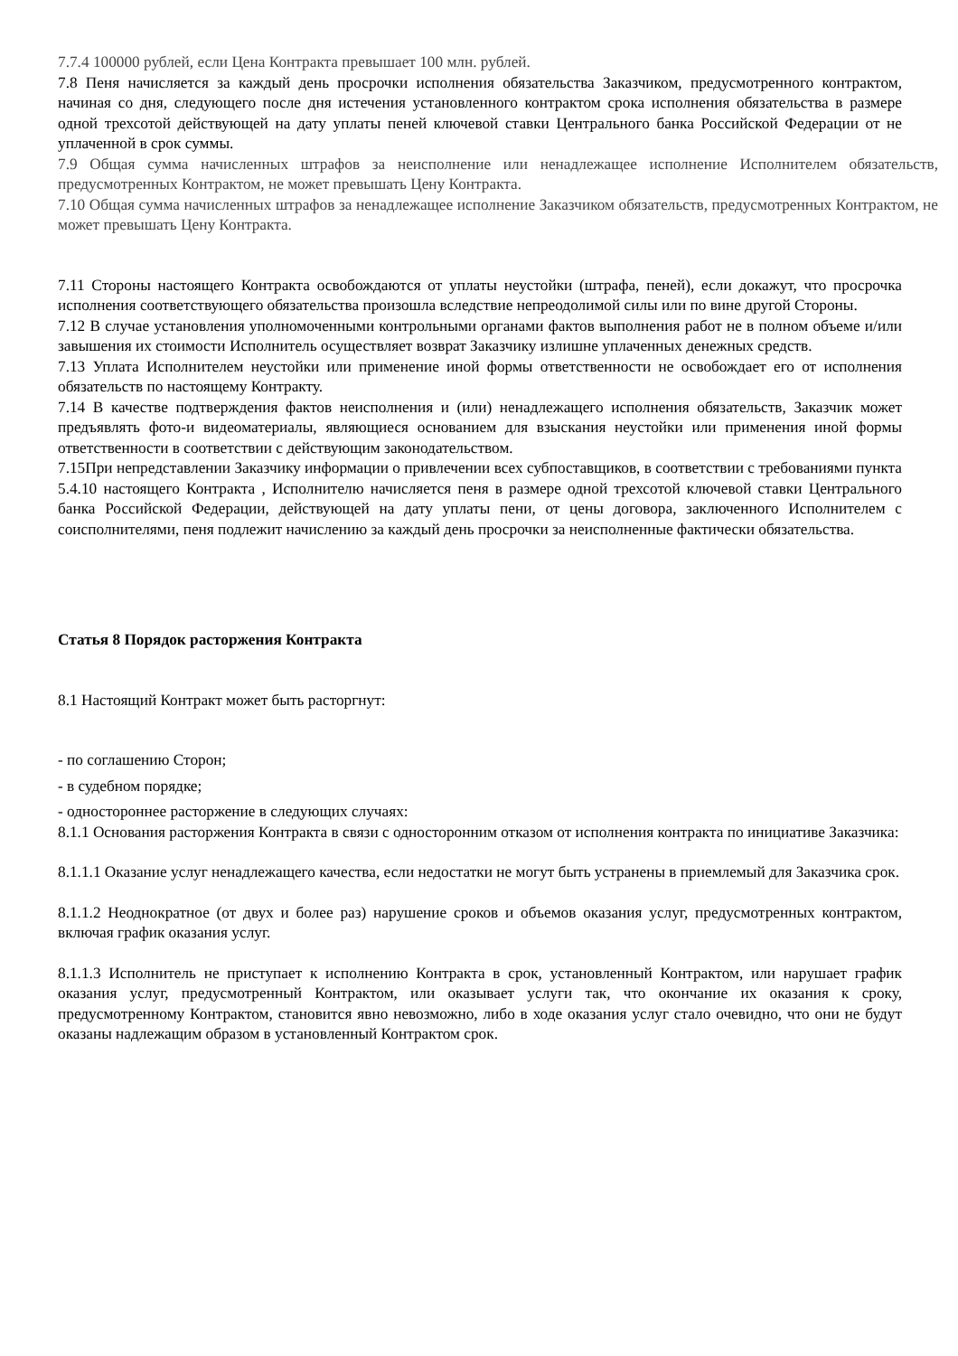7.7.4 100000 рублей, если Цена Контракта превышает 100 млн. рублей.
7.8 Пеня начисляется за каждый день просрочки исполнения обязательства Заказчиком, предусмотренного контрактом, начиная со дня, следующего после дня истечения установленного контрактом срока исполнения обязательства в размере одной трехсотой действующей на дату уплаты пеней ключевой ставки Центрального банка Российской Федерации от не уплаченной в срок суммы.
7.9 Общая сумма начисленных штрафов за неисполнение или ненадлежащее исполнение Исполнителем обязательств, предусмотренных Контрактом, не может превышать Цену Контракта.
7.10 Общая сумма начисленных штрафов за ненадлежащее исполнение Заказчиком обязательств, предусмотренных Контрактом, не может превышать Цену Контракта.
7.11 Стороны настоящего Контракта освобождаются от уплаты неустойки (штрафа, пеней), если докажут, что просрочка исполнения соответствующего обязательства произошла вследствие непреодолимой силы или по вине другой Стороны.
7.12 В случае установления уполномоченными контрольными органами фактов выполнения работ не в полном объеме и/или завышения их стоимости Исполнитель осуществляет возврат Заказчику излишне уплаченных денежных средств.
7.13 Уплата Исполнителем неустойки или применение иной формы ответственности не освобождает его от исполнения обязательств по настоящему Контракту.
7.14 В качестве подтверждения фактов неисполнения и (или) ненадлежащего исполнения обязательств, Заказчик может предъявлять фото-и видеоматериалы, являющиеся основанием для взыскания неустойки или применения иной формы ответственности в соответствии с действующим законодательством.
7.15При непредставлении Заказчику информации о привлечении всех субпоставщиков, в соответствии с требованиями пункта 5.4.10 настоящего Контракта , Исполнителю начисляется пеня в размере одной трехсотой ключевой ставки Центрального банка Российской Федерации, действующей на дату уплаты пени, от цены договора, заключенного Исполнителем с соисполнителями, пеня подлежит начислению за каждый день просрочки за неисполненные фактически обязательства.
Статья 8 Порядок расторжения Контракта
8.1 Настоящий Контракт может быть расторгнут:
- по соглашению Сторон;
- в судебном порядке;
- одностороннее расторжение в следующих случаях:
8.1.1 Основания расторжения Контракта в связи с односторонним отказом от исполнения контракта по инициативе Заказчика:
8.1.1.1 Оказание услуг ненадлежащего качества, если недостатки не могут быть устранены в приемлемый для Заказчика срок.
8.1.1.2 Неоднократное (от двух и более раз) нарушение сроков и объемов оказания услуг, предусмотренных контрактом, включая график оказания услуг.
8.1.1.3 Исполнитель не приступает к исполнению Контракта в срок, установленный Контрактом, или нарушает график оказания услуг, предусмотренный Контрактом, или оказывает услуги так, что окончание их оказания к сроку, предусмотренному Контрактом, становится явно невозможно, либо в ходе оказания услуг стало очевидно, что они не будут оказаны надлежащим образом в установленный Контрактом срок.